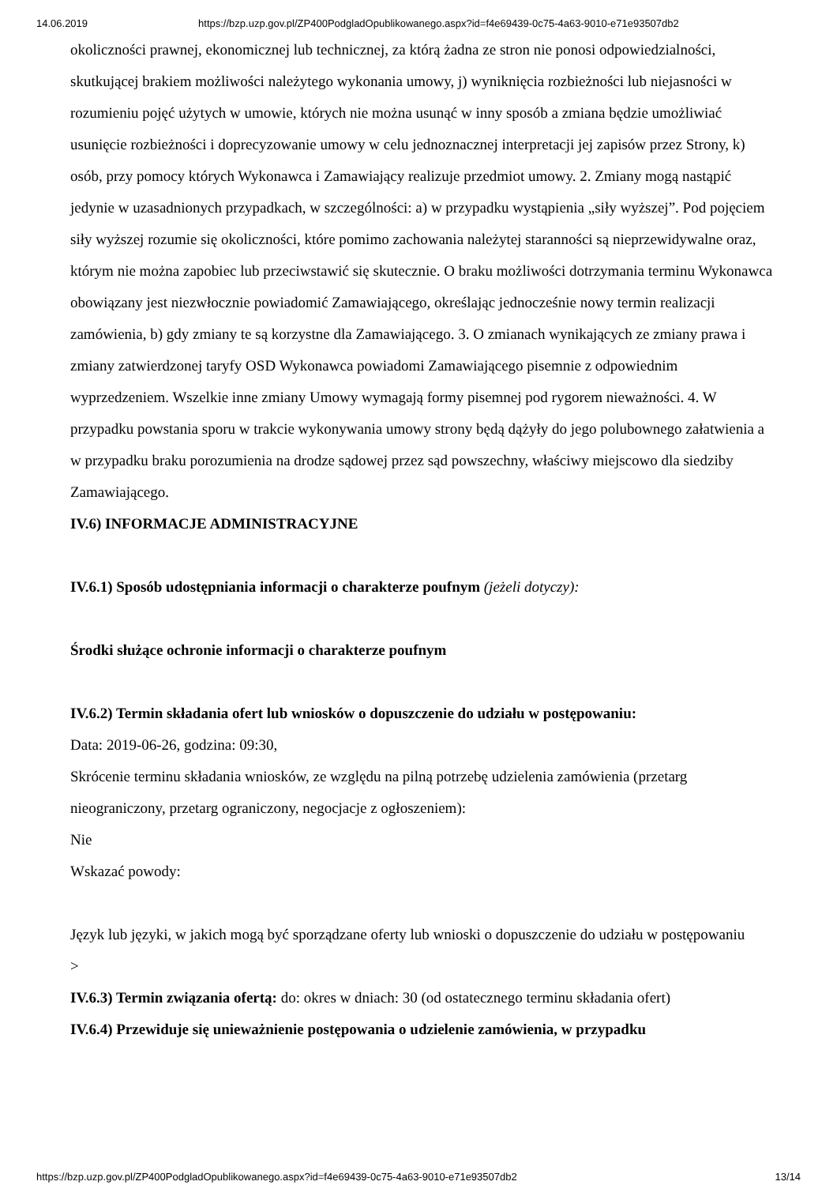14.06.2019 https://bzp.uzp.gov.pl/ZP400PodgladOpublikowanego.aspx?id=f4e69439-0c75-4a63-9010-e71e93507db2
okoliczności prawnej, ekonomicznej lub technicznej, za którą żadna ze stron nie ponosi odpowiedzialności, skutkującej brakiem możliwości należytego wykonania umowy, j) wyniknięcia rozbieżności lub niejasności w rozumieniu pojęć użytych w umowie, których nie można usunąć w inny sposób a zmiana będzie umożliwiać usunięcie rozbieżności i doprecyzowanie umowy w celu jednoznacznej interpretacji jej zapisów przez Strony, k) osób, przy pomocy których Wykonawca i Zamawiający realizuje przedmiot umowy. 2. Zmiany mogą nastąpić jedynie w uzasadnionych przypadkach, w szczególności: a) w przypadku wystąpienia „siły wyższej”. Pod pojęciem siły wyższej rozumie się okoliczności, które pomimo zachowania należytej staranności są nieprzewidywalne oraz, którym nie można zapobiec lub przeciwstawić się skutecznie. O braku możliwości dotrzymania terminu Wykonawca obowiązany jest niezwłocznie powiadomić Zamawiającego, określając jednocześnie nowy termin realizacji zamówienia, b) gdy zmiany te są korzystne dla Zamawiającego. 3. O zmianach wynikających ze zmiany prawa i zmiany zatwierdzonej taryfy OSD Wykonawca powiadomi Zamawiającego pisemnie z odpowiednim wyprzedzeniem. Wszelkie inne zmiany Umowy wymagają formy pisemnej pod rygorem nieważności. 4. W przypadku powstania sporu w trakcie wykonywania umowy strony będą dążyły do jego polubownego załatwienia a w przypadku braku porozumienia na drodze sądowej przez sąd powszechny, właściwy miejscowo dla siedziby Zamawiającego.
IV.6) INFORMACJE ADMINISTRACYJNE
IV.6.1) Sposób udostępniania informacji o charakterze poufnym (jeżeli dotyczy):
Środki służące ochronie informacji o charakterze poufnym
IV.6.2) Termin składania ofert lub wniosków o dopuszczenie do udziału w postępowaniu:
Data: 2019-06-26, godzina: 09:30,
Skrócenie terminu składania wniosków, ze względu na pilną potrzebę udzielenia zamówienia (przetarg nieograniczony, przetarg ograniczony, negocjacje z ogłoszeniem):
Nie
Wskazać powody:
Język lub języki, w jakich mogą być sporządzane oferty lub wnioski o dopuszczenie do udziału w postępowaniu
>
IV.6.3) Termin związania ofertą: do: okres w dniach: 30 (od ostatecznego terminu składania ofert)
IV.6.4) Przewiduje się unieważnienie postępowania o udzielenie zamówienia, w przypadku
https://bzp.uzp.gov.pl/ZP400PodgladOpublikowanego.aspx?id=f4e69439-0c75-4a63-9010-e71e93507db2 13/14